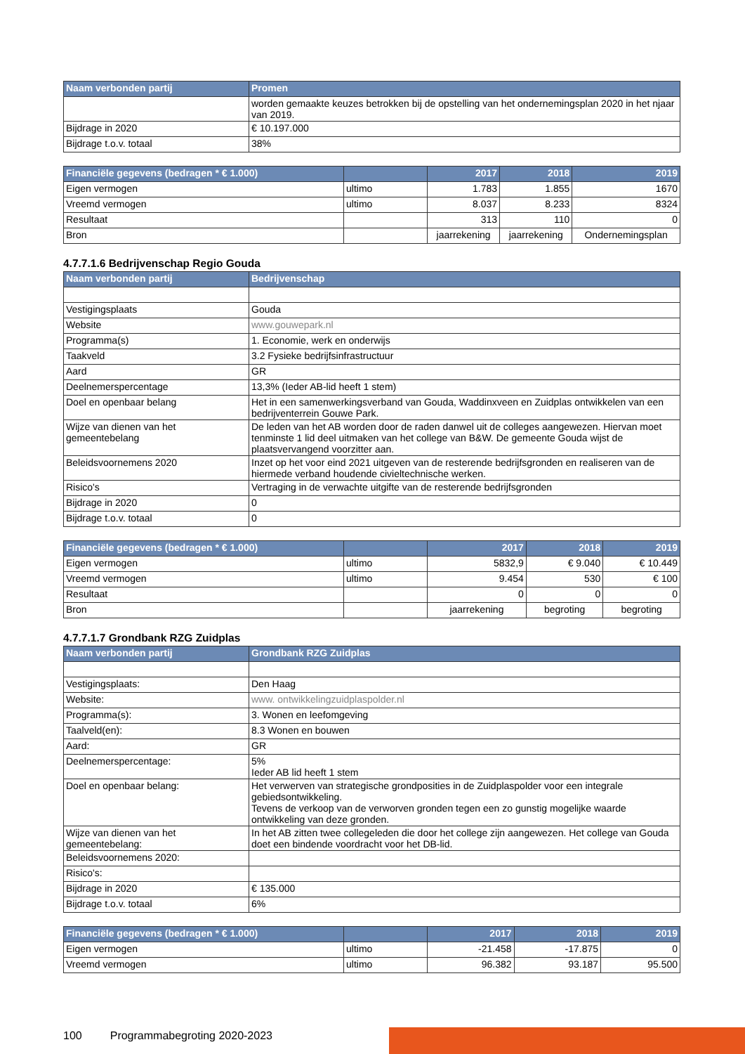| Naam verbonden partij | Promen |
| --- | --- |
| | worden gemaakte keuzes betrokken bij de opstelling van het ondernemingsplan 2020 in het njaar van 2019. |
| Bijdrage in 2020 | € 10.197.000 |
| Bijdrage t.o.v. totaal | 38% |
| Financiële gegevens (bedragen * € 1.000) | | 2017 | 2018 | 2019 |
| --- | --- | --- | --- | --- |
| Eigen vermogen | ultimo | 1.783 | 1.855 | 1670 |
| Vreemd vermogen | ultimo | 8.037 | 8.233 | 8324 |
| Resultaat | | 313 | 110 | 0 |
| Bron | | jaarrekening | jaarrekening | Ondernemingsplan |
4.7.7.1.6 Bedrijvenschap Regio Gouda
| Naam verbonden partij | Bedrijvenschap |
| --- | --- |
| Vestigingsplaats | Gouda |
| Website | www.gouwepark.nl |
| Programma(s) | 1. Economie, werk en onderwijs |
| Taakveld | 3.2 Fysieke bedrijfsinfrastructuur |
| Aard | GR |
| Deelnemerspercentage | 13,3% (Ieder AB-lid heeft 1 stem) |
| Doel en openbaar belang | Het in een samenwerkingsverband van Gouda, Waddinxveen en Zuidplas ontwikkelen van een bedrijventerrein Gouwe Park. |
| Wijze van dienen van het gemeentebelang | De leden van het AB worden door de raden danwel uit de colleges aangewezen. Hiervan moet tenminste 1 lid deel uitmaken van het college van B&W. De gemeente Gouda wijst de plaatsvervangend voorzitter aan. |
| Beleidsvoornemens 2020 | Inzet op het voor eind 2021 uitgeven van de resterende bedrijfsgronden en realiseren van de hiermede verband houdende civieltechnische werken. |
| Risico's | Vertraging in de verwachte uitgifte van de resterende bedrijfsgronden |
| Bijdrage in 2020 | 0 |
| Bijdrage t.o.v. totaal | 0 |
| Financiële gegevens (bedragen * € 1.000) | | 2017 | 2018 | 2019 |
| --- | --- | --- | --- | --- |
| Eigen vermogen | ultimo | 5832,9 | € 9.040 | € 10.449 |
| Vreemd vermogen | ultimo | 9.454 | 530 | € 100 |
| Resultaat | | 0 | 0 | 0 |
| Bron | | jaarrekening | begroting | begroting |
4.7.7.1.7 Grondbank RZG Zuidplas
| Naam verbonden partij | Grondbank RZG Zuidplas |
| --- | --- |
| Vestigingsplaats: | Den Haag |
| Website: | www. ontwikkelingzuidplaspolder.nl |
| Programma(s): | 3. Wonen en leefomgeving |
| Taalveld(en): | 8.3 Wonen en bouwen |
| Aard: | GR |
| Deelnemerspercentage: | 5% Ieder AB lid heeft 1 stem |
| Doel en openbaar belang: | Het verwerven van strategische grondposities in de Zuidplaspolder voor een integrale gebiedsontwikkeling. Tevens de verkoop van de verworven gronden tegen een zo gunstig mogelijke waarde ontwikkeling van deze gronden. |
| Wijze van dienen van het gemeentebelang: | In het AB zitten twee collegeleden die door het college zijn aangewezen. Het college van Gouda doet een bindende voordracht voor het DB-lid. |
| Beleidsvoornemens 2020: | |
| Risico's: | |
| Bijdrage in 2020 | € 135.000 |
| Bijdrage t.o.v. totaal | 6% |
| Financiële gegevens (bedragen * € 1.000) | | 2017 | 2018 | 2019 |
| --- | --- | --- | --- | --- |
| Eigen vermogen | ultimo | -21.458 | -17.875 | 0 |
| Vreemd vermogen | ultimo | 96.382 | 93.187 | 95.500 |
100 Programmabegroting 2020-2023